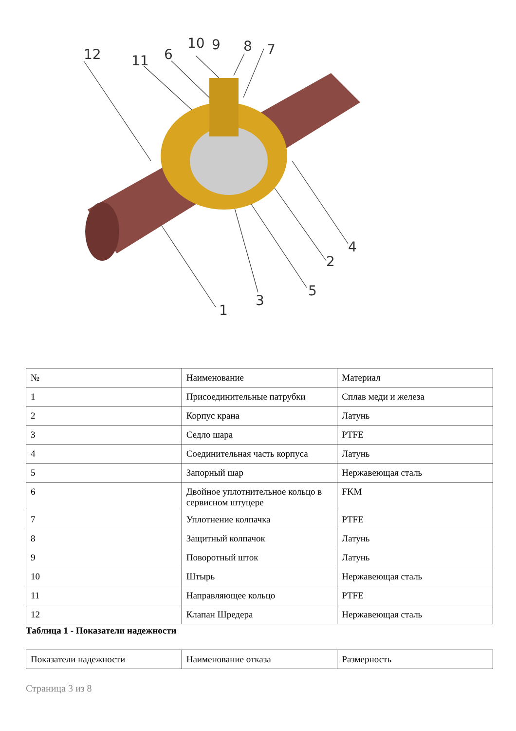12 11 6
10 9 8 7
1
3
5
2
4
| № | Наименование | Материал |
| 1 | Присоединительные патрубки | Сплав меди и железа |
| 2 | Корпус крана | Латунь |
| 3 | Седло шара | PTFE |
| 4 | Соединительная часть корпуса | Латунь |
| 5 | Запорный шар | Нержавеющая сталь |
| 6 | Двойное уплотнительное кольцо в сервисном штуцере | FKM |
| 7 | Уплотнение колпачка | PTFE |
| 8 | Защитный колпачок | Латунь |
| 9 | Поворотный шток | Латунь |
| 10 | Штырь | Нержавеющая сталь |
| 11 | Направляющее кольцо | PTFE |
| 12 | Клапан Шредера | Нержавеющая сталь |
Таблица 1 - Показатели надежности
| Показатели надежности | Наименование отказа | Размерность |
Страница 3 из 8